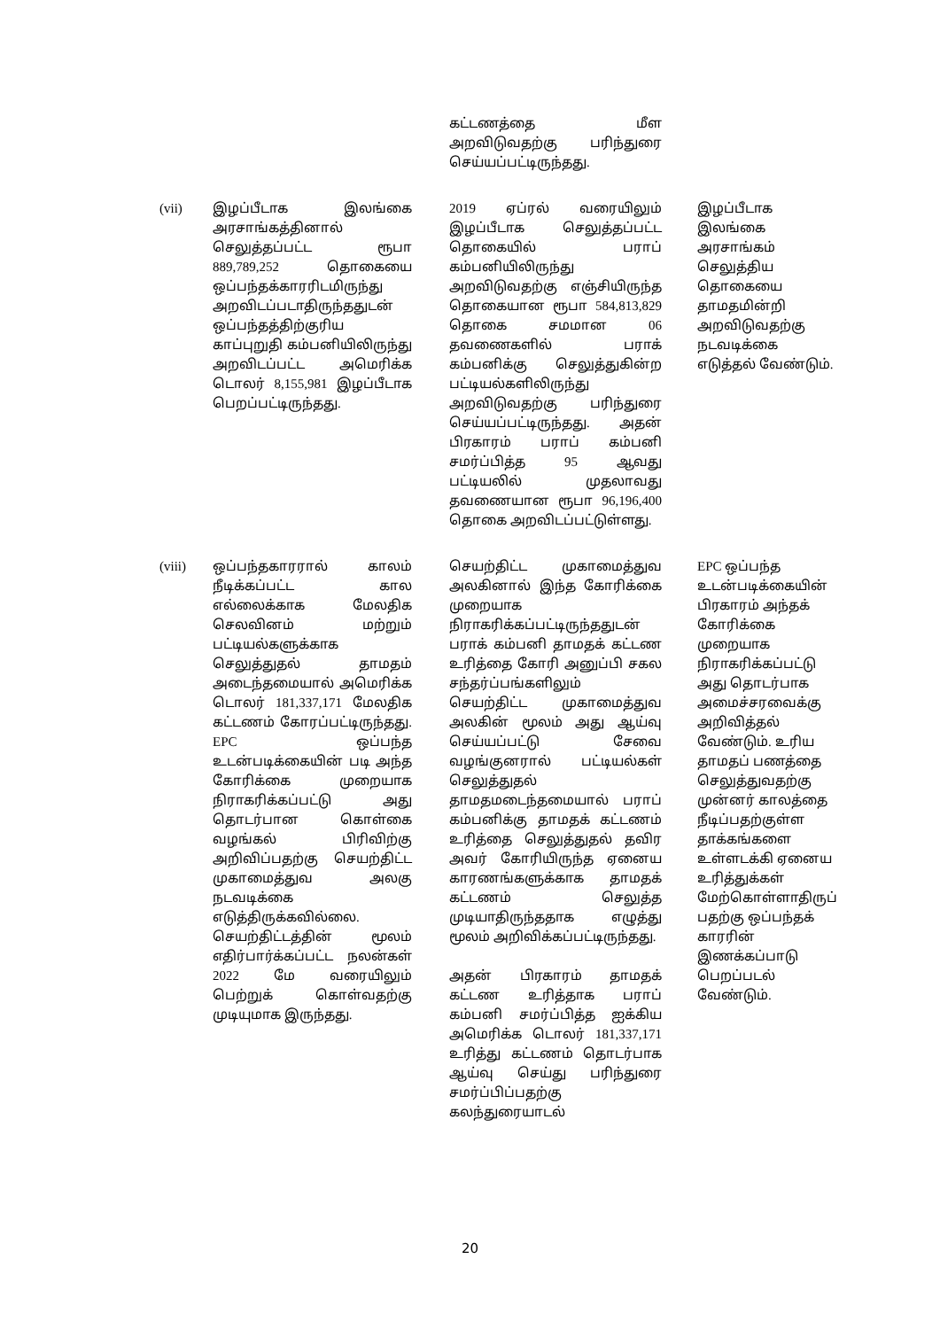| | | கட்டணத்தை மீள அறவிடுவதற்கு பரிந்துரை செய்யப்பட்டிருந்தது. | |
| (vii) | இழப்பீடாக இலங்கை அரசாங்கத்தினால் செலுத்தப்பட்ட ரூபா 889,789,252 தொகையை ஒப்பந்தக்காரரிடமிருந்து அறவிடப்படாதிருந்ததுடன் ஒப்பந்தத்திற்குரிய காப்புறுதி கம்பனியிலிருந்து அறவிடப்பட்ட அமெரிக்க டொலர் 8,155,981 இழப்பீடாக பெறப்பட்டிருந்தது. | 2019 ஏப்ரல் வரையிலும் இழப்பீடாக செலுத்தப்பட்ட தொகையில் பராப் கம்பனியிலிருந்து அறவிடுவதற்கு எஞ்சியிருந்த தொகையான ரூபா 584,813,829 தொகை சமமான 06 தவணைகளில் பராக் கம்பனிக்கு செலுத்துகின்ற பட்டியல்களிலிருந்து அறவிடுவதற்கு பரிந்துரை செய்யப்பட்டிருந்தது. அதன் பிரகாரம் பராப் கம்பனி சமர்ப்பித்த 95 ஆவது பட்டியலில் முதலாவது தவணையான ரூபா 96,196,400 தொகை அறவிடப்பட்டுள்ளது. | இழப்பீடாக இலங்கை அரசாங்கம் செலுத்திய தொகையை தாமதமின்றி அறவிடுவதற்கு நடவடிக்கை எடுத்தல் வேண்டும். |
| (viii) | ஒப்பந்தகாரரால் காலம் நீடிக்கப்பட்ட கால எல்லைக்காக மேலதிக செலவினம் மற்றும் பட்டியல்களுக்காக செலுத்துதல் தாமதம் அடைந்தமையால் அமெரிக்க டொலர் 181,337,171 மேலதிக கட்டணம் கோரப்பட்டிருந்தது. EPC ஒப்பந்த உடன்படிக்கையின் படி அந்த கோரிக்கை முறையாக நிராகரிக்கப்பட்டு அது தொடர்பான கொள்கை வழங்கல் பிரிவிற்கு அறிவிப்பதற்கு செயற்திட்ட முகாமைத்துவ அலகு நடவடிக்கை எடுத்திருக்கவில்லை. செயற்திட்டத்தின் மூலம் எதிர்பார்க்கப்பட்ட நலன்கள் 2022 மே வரையிலும் பெற்றுக் கொள்வதற்கு முடியுமாக இருந்தது. | செயற்திட்ட முகாமைத்துவ அலகினால் இந்த கோரிக்கை முறையாக நிராகரிக்கப்பட்டிருந்ததுடன் பராக் கம்பனி தாமதக் கட்டண உரித்தை கோரி அனுப்பி சகல சந்தர்ப்பங்களிலும் செயற்திட்ட முகாமைத்துவ அலகின் மூலம் அது ஆய்வு செய்யப்பட்டு சேவை வழங்குனரால் பட்டியல்கள் செலுத்துதல் தாமதமடைந்தமையால் பராப் கம்பனிக்கு தாமதக் கட்டணம் உரித்தை செலுத்துதல் தவிர அவர் கோரியிருந்த ஏனைய காரணங்களுக்காக தாமதக் கட்டணம் செலுத்த முடியாதிருந்ததாக எழுத்து மூலம் அறிவிக்கப்பட்டிருந்தது. அதன் பிரகாரம் தாமதக் கட்டண உரித்தாக பராப் கம்பனி சமர்ப்பித்த ஐக்கிய அமெரிக்க டொலர் 181,337,171 உரித்து கட்டணம் தொடர்பாக ஆய்வு செய்து பரிந்துரை சமர்ப்பிப்பதற்கு கலந்துரையாடல் | EPC ஒப்பந்த உடன்படிக்கையின் பிரகாரம் அந்தக் கோரிக்கை முறையாக நிராகரிக்கப்பட்டு அது தொடர்பாக அமைச்சரவைக்கு அறிவித்தல் வேண்டும். உரிய தாமதப் பணத்தை செலுத்துவதற்கு முன்னர் காலத்தை நீடிப்பதற்குள்ள தாக்கங்களை உள்ளடக்கி ஏனைய உரித்துக்கள் மேற்கொள்ளாதிருப் பதற்கு ஒப்பந்தக் காரரின் இணக்கப்பாடு பெறப்படல் வேண்டும். |
20